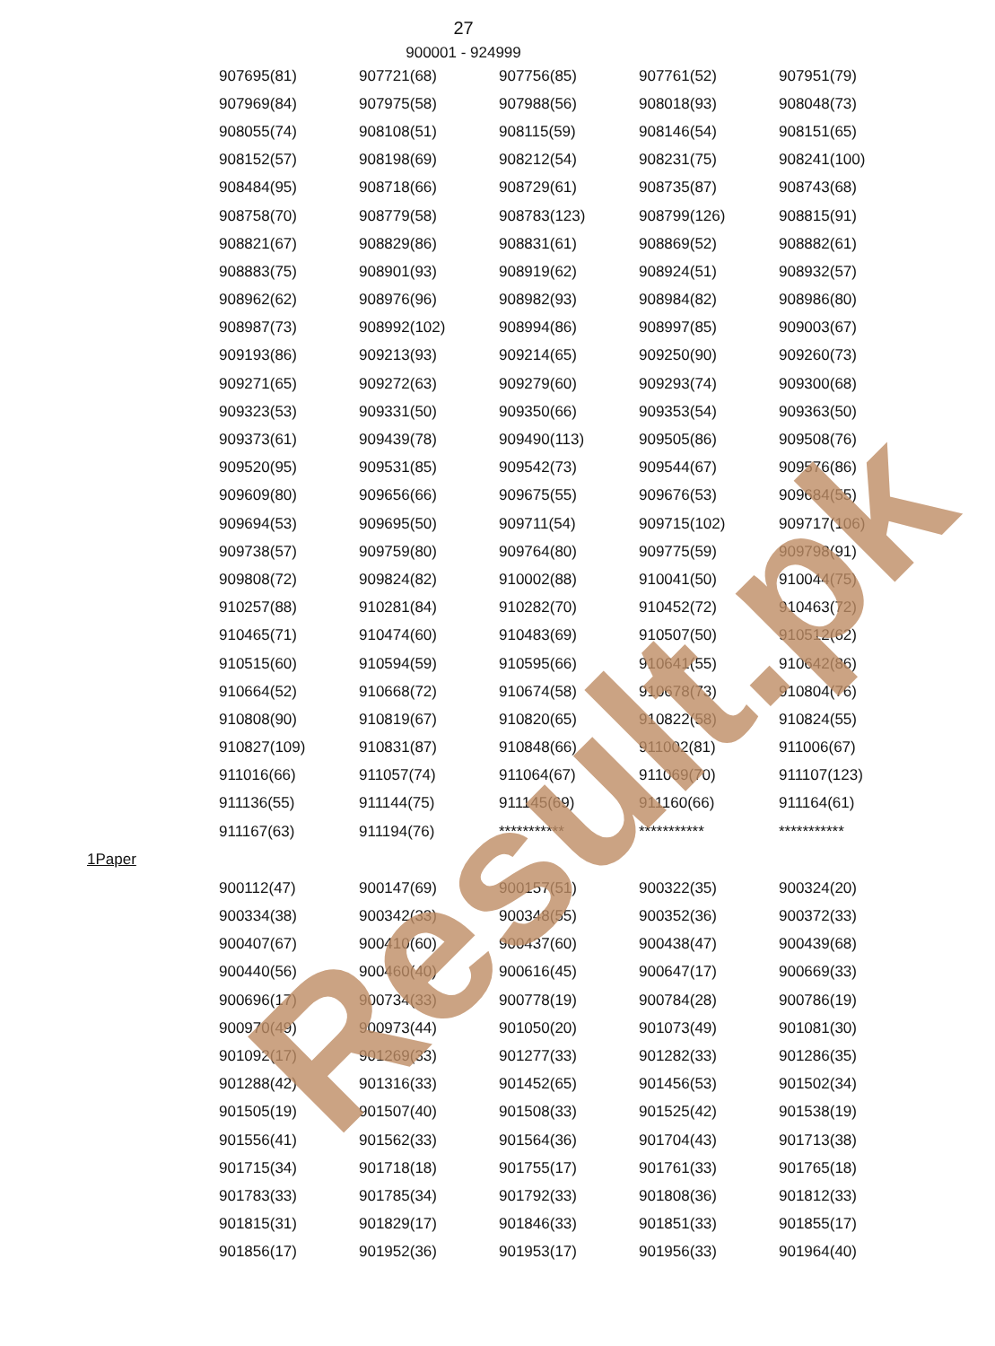27
900001 - 924999
| 907695(81) | 907721(68) | 907756(85) | 907761(52) | 907951(79) |
| 907969(84) | 907975(58) | 907988(56) | 908018(93) | 908048(73) |
| 908055(74) | 908108(51) | 908115(59) | 908146(54) | 908151(65) |
| 908152(57) | 908198(69) | 908212(54) | 908231(75) | 908241(100) |
| 908484(95) | 908718(66) | 908729(61) | 908735(87) | 908743(68) |
| 908758(70) | 908779(58) | 908783(123) | 908799(126) | 908815(91) |
| 908821(67) | 908829(86) | 908831(61) | 908869(52) | 908882(61) |
| 908883(75) | 908901(93) | 908919(62) | 908924(51) | 908932(57) |
| 908962(62) | 908976(96) | 908982(93) | 908984(82) | 908986(80) |
| 908987(73) | 908992(102) | 908994(86) | 908997(85) | 909003(67) |
| 909193(86) | 909213(93) | 909214(65) | 909250(90) | 909260(73) |
| 909271(65) | 909272(63) | 909279(60) | 909293(74) | 909300(68) |
| 909323(53) | 909331(50) | 909350(66) | 909353(54) | 909363(50) |
| 909373(61) | 909439(78) | 909490(113) | 909505(86) | 909508(76) |
| 909520(95) | 909531(85) | 909542(73) | 909544(67) | 909576(86) |
| 909609(80) | 909656(66) | 909675(55) | 909676(53) | 909684(55) |
| 909694(53) | 909695(50) | 909711(54) | 909715(102) | 909717(106) |
| 909738(57) | 909759(80) | 909764(80) | 909775(59) | 909798(91) |
| 909808(72) | 909824(82) | 910002(88) | 910041(50) | 910044(75) |
| 910257(88) | 910281(84) | 910282(70) | 910452(72) | 910463(72) |
| 910465(71) | 910474(60) | 910483(69) | 910507(50) | 910512(62) |
| 910515(60) | 910594(59) | 910595(66) | 910641(55) | 910642(86) |
| 910664(52) | 910668(72) | 910674(58) | 910678(73) | 910804(76) |
| 910808(90) | 910819(67) | 910820(65) | 910822(58) | 910824(55) |
| 910827(109) | 910831(87) | 910848(66) | 911002(81) | 911006(67) |
| 911016(66) | 911057(74) | 911064(67) | 911069(70) | 911107(123) |
| 911136(55) | 911144(75) | 911145(69) | 911160(66) | 911164(61) |
| 911167(63) | 911194(76) | *********** | *********** | *********** |
1Paper
| 900112(47) | 900147(69) | 900157(51) | 900322(35) | 900324(20) |
| 900334(38) | 900342(33) | 900348(55) | 900352(36) | 900372(33) |
| 900407(67) | 900410(60) | 900437(60) | 900438(47) | 900439(68) |
| 900440(56) | 900460(40) | 900616(45) | 900647(17) | 900669(33) |
| 900696(17) | 900734(33) | 900778(19) | 900784(28) | 900786(19) |
| 900970(49) | 900973(44) | 901050(20) | 901073(49) | 901081(30) |
| 901092(17) | 901269(33) | 901277(33) | 901282(33) | 901286(35) |
| 901288(42) | 901316(33) | 901452(65) | 901456(53) | 901502(34) |
| 901505(19) | 901507(40) | 901508(33) | 901525(42) | 901538(19) |
| 901556(41) | 901562(33) | 901564(36) | 901704(43) | 901713(38) |
| 901715(34) | 901718(18) | 901755(17) | 901761(33) | 901765(18) |
| 901783(33) | 901785(34) | 901792(33) | 901808(36) | 901812(33) |
| 901815(31) | 901829(17) | 901846(33) | 901851(33) | 901855(17) |
| 901856(17) | 901952(36) | 901953(17) | 901956(33) | 901964(40) |
Result.pk